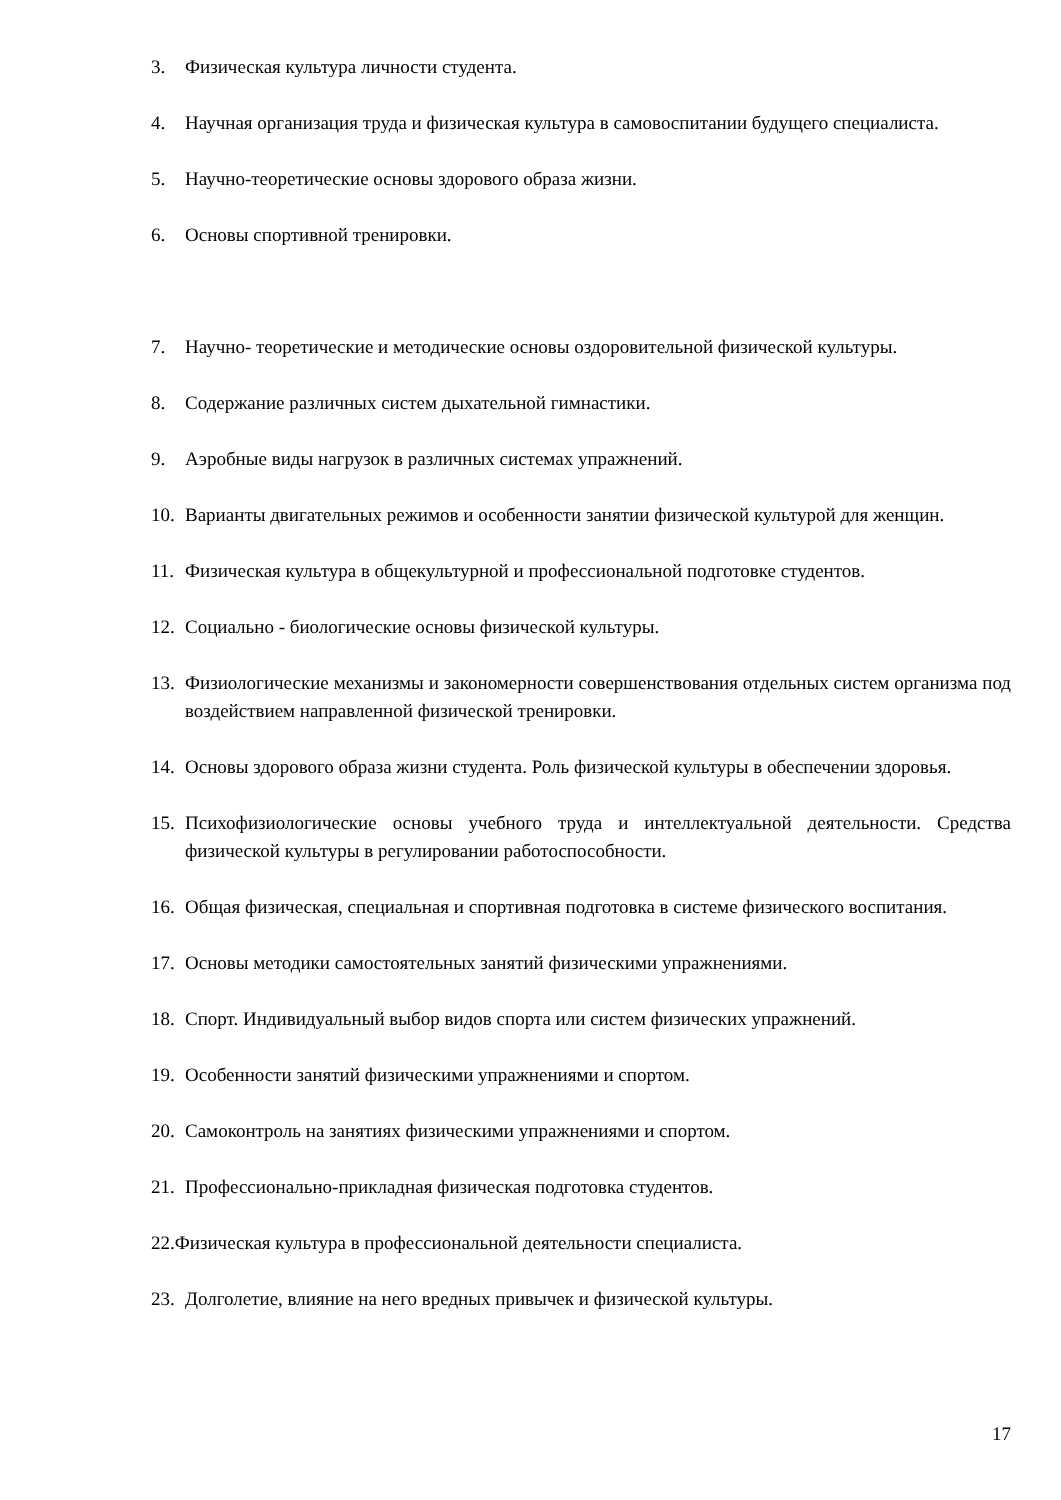3. Физическая культура личности студента.
4. Научная организация труда и физическая культура в самовоспитании будущего специалиста.
5. Научно-теоретические основы здорового образа жизни.
6. Основы спортивной тренировки.
7. Научно- теоретические и методические основы оздоровительной физической культуры.
8. Содержание различных систем дыхательной гимнастики.
9. Аэробные виды нагрузок в различных системах упражнений.
10. Варианты двигательных режимов и особенности занятии физической культурой для женщин.
11. Физическая культура в общекультурной и профессиональной подготовке студентов.
12. Социально - биологические основы физической культуры.
13. Физиологические механизмы и закономерности совершенствования отдельных систем организма под воздействием направленной физической тренировки.
14. Основы здорового образа жизни студента. Роль физической культуры в обеспечении здоровья.
15. Психофизиологические основы учебного труда и интеллектуальной деятельности. Средства физической культуры в регулировании работоспособности.
16. Общая физическая, специальная и спортивная подготовка в системе физического воспитания.
17. Основы методики самостоятельных занятий физическими упражнениями.
18. Спорт. Индивидуальный выбор видов спорта или систем физических упражнений.
19. Особенности занятий физическими упражнениями и спортом.
20. Самоконтроль на занятиях физическими упражнениями и спортом.
21. Профессионально-прикладная физическая подготовка студентов.
22.Физическая культура в профессиональной деятельности специалиста.
23. Долголетие, влияние на него вредных привычек и физической культуры.
17